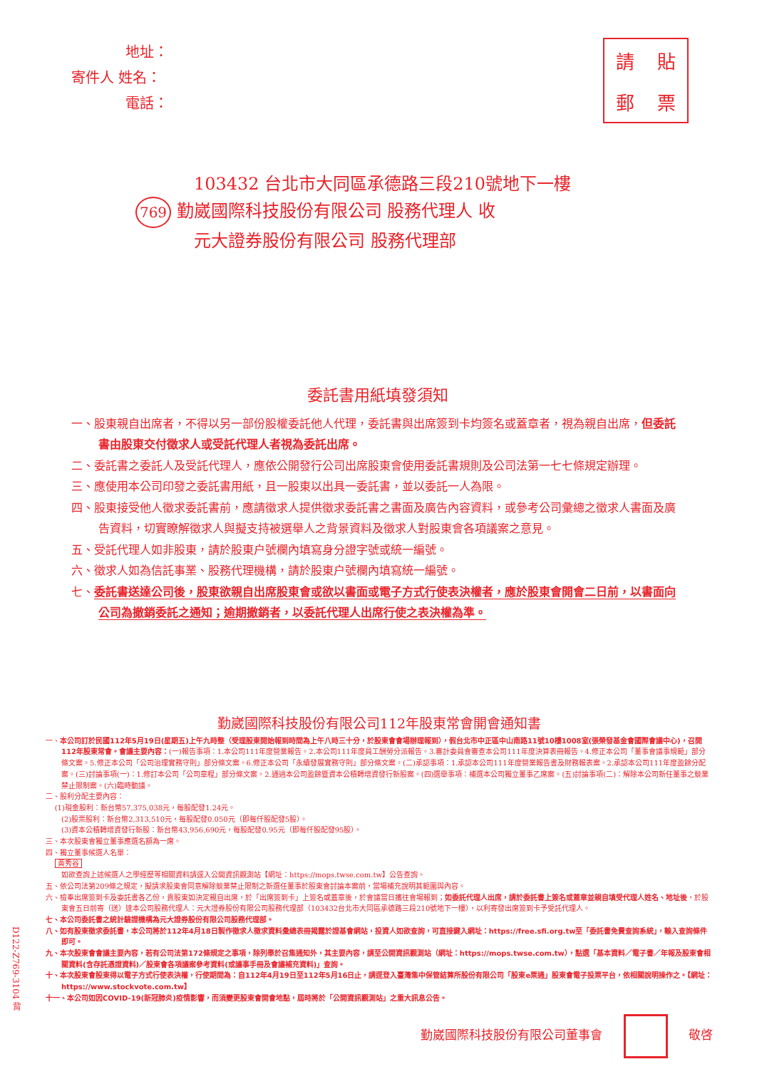地址：
寄件人 姓名：
電話：
請貼郵票
103432 台北市大同區承德路三段210號地下一樓
769 勤崴國際科技股份有限公司 股務代理人 收
元大證券股份有限公司 股務代理部
委託書用紙填發須知
一、股東親自出席者，不得以另一部份股權委託他人代理，委託書與出席簽到卡均簽名或蓋章者，視為親自出席，但委託書由股東交付徵求人或受託代理人者視為委託出席。
二、委託書之委託人及受託代理人，應依公開發行公司出席股東會使用委託書規則及公司法第一七七條規定辦理。
三、應使用本公司印發之委託書用紙，且一股東以出具一委託書，並以委託一人為限。
四、股東接受他人徵求委託書前，應請徵求人提供徵求委託書之書面及廣告內容資料，或參考公司彙總之徵求人書面及廣告資料，切實瞭解徵求人與擬支持被選舉人之背景資料及徵求人對股東會各項議案之意見。
五、受託代理人如非股東，請於股東户號欄內填寫身分證字號或統一編號。
六、徵求人如為信託事業、股務代理機構，請於股東户號欄內填寫統一編號。
七、委託書送達公司後，股東欲親自出席股東會或欲以書面或電子方式行使表決權者，應於股東會開會二日前，以書面向公司為撤銷委託之通知；逾期撤銷者，以委託代理人出席行使之表決權為準。
勤崴國際科技股份有限公司112年股東常會開會通知書
一、本公司訂於民國112年5月19日(星期五)上午九時整（受理股東開始報到時間為上午八時三十分，於股東會會場辦理報到），假台北市中正區中山南路11號10樓1008室(張榮發基金會國際會議中心)，召開112年股東常會。會議主要內容：(一)報告事項：1.本公司111年度營業報告。2.本公司111年度員工酬勞分派報告。3.審計委員會審查本公司111年度決算表冊報告。4.修正本公司「董事會議事規範」部分條文案。5.修正本公司「公司治理實務守則」部分條文案。6.修正本公司「永續發展實務守則」部分條文案。(二)承認事項：1.承認本公司111年度營業報告書及財務報表案。2.承認本公司111年度盈餘分配案。(三)討論事項(一)：1.修訂本公司「公司章程」部分條文案。2.通過本公司盈餘暨資本公積轉增資發行新股案。(四)選舉事項：補選本公司獨立董事乙席案。(五)討論事項(二)：解除本公司新任董事之競業禁止限制案。(六)臨時動議。
二、股利分配主要內容：
(1)現金股利：新台幣57,375,038元，每股配發1.24元。
(2)股票股利：新台幣2,313,510元，每股配發0.050元（即每仟股配發5股）。
(3)資本公積轉增資發行新股：新台幣43,956,690元，每股配發0.95元（即每仟股配發95股）。
三、本次股東會獨立董事應選名額為一席。
四、獨立董事候選人名單：
黃秀谷
如欲查詢上述候選人之學經歷等相關資料請逕入公開資訊觀測站【網址：https://mops.twse.com.tw】公告查詢。
五、依公司法第209條之規定，擬請求股東會同意解除競業禁止限制之新選任董事於股東會討論本案前，當場補充說明其範圍與內容。
六、檢奉出席簽到卡及委託書各乙份，貴股東如決定親自出席，於「出席簽到卡」上簽名或蓋章後，於會議當日攜往會場報到；如委託代理人出席，請於委託書上簽名或蓋章並親自填受代理人姓名、地址後，於股東會五日前寄（送）達本公司股務代理人：元大證券股份有限公司股務代理部（103432台北市大同區承德路三段210號地下一樓），以利寄發出席簽到卡予受託代理人。
七、本公司委託書之統計驗證機構為元大證券股份有限公司股務代理部。
八、如有股東徵求委託書，本公司將於112年4月18日製作徵求人徵求資料彙總表冊揭露於證基會網站，投資人如欲查詢，可直接鍵入網址：https://free.sfi.org.tw至「委託書免費查詢系統」，輸入查詢條件即可。
九、本次股東會會議主要內容，若有公司法第172條規定之事項，除列舉於召集通知外，其主要內容，請至公開資訊觀測站（網址：https://mops.twse.com.tw），點選「基本資料／電子書／年報及股東會相關資料(含存託憑證資料)／股東會各項議案參考資料(或議事手冊及會議補充資料)」查詢。
十、本次股東會股東得以電子方式行使表決權，行使期間為：自112年4月19日至112年5月16日止，請逕登入臺灣集中保管結算所股份有限公司「股東e票通」股東會電子投票平台，依相關說明操作之。【網址：https://www.stockvote.com.tw】
十一、本公司如因COVID-19(新冠肺炎)疫情影響，而須變更股東會開會地點，屆時將於「公開資訊觀測站」之重大訊息公告。
勤崴國際科技股份有限公司董事會 敬啓
D122-Z769-3104 背